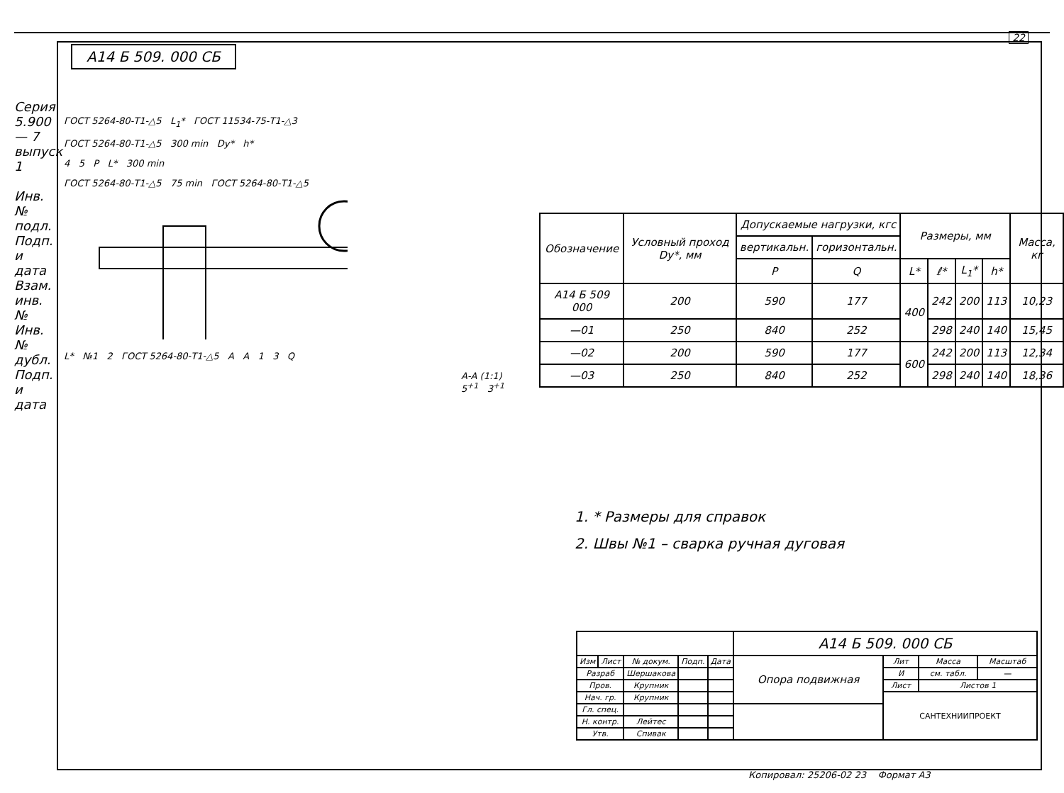А14 Б 509. 000 СБ
22
Серия 5.900 — 7 выпуск 1
Инв. № подл. Подп. и дата Взам. инв. № Инв. № дубл. Подп. и дата
ГОСТ 5264-80-Т1-△5 L<sub>1</sub>* ГОСТ 11534-75-Т1-△3
ГОСТ 5264-80-Т1-△5 300 min Dy* h*
4 5 P L* 300 min
ГОСТ 5264-80-Т1-△5 75 min ГОСТ 5264-80-Т1-△5
L* №1 2 ГОСТ 5264-80-Т1-△5 A A 1 3 Q
А-А (1:1) 5<sup>+1</sup> 3<sup>+1</sup>
| Обозначение | Условный проход Dy*, мм | Допускаемые нагрузки, кгс | | Размеры, мм | | | | Масса, кг |
| --- | --- | --- | --- | --- | --- | --- | --- | --- |
| | | вертикальн. | горизонтальн. | | | | | |
| | | P | Q | L* | ℓ* | L<sub>1</sub>* | h* | |
| А14 Б 509 000 | 200 | 590 | 177 | 400 | 242 | 200 | 113 | 10,23 |
| —01 | 250 | 840 | 252 | | 298 | 240 | 140 | 15,45 |
| —02 | 200 | 590 | 177 | 600 | 242 | 200 | 113 | 12,34 |
| —03 | 250 | 840 | 252 | | 298 | 240 | 140 | 18,36 |
1. * Размеры для справок
2. Швы №1 – сварка ручная дуговая
| | | | | | А14 Б 509. 000 СБ | | | |
| Изм | Лист | № докум. | Подп. | Дата | Опора подвижная | Лит | Масса | Масштаб |
| Разраб | | Шершакова | | | | И | см. табл. | — |
| Пров. | | Крупник | | | | Лист | Листов 1 | |
| Нач. гр. | | Крупник | | | | САНТЕХНИИПРОЕКТ | | |
| Гл. спец. | | | | | | | | |
| Н. контр. | | Лейтес | | | | | | |
| Утв. | | Спивак | | | | | | |
Копировал: 25206-02 23 Формат А3